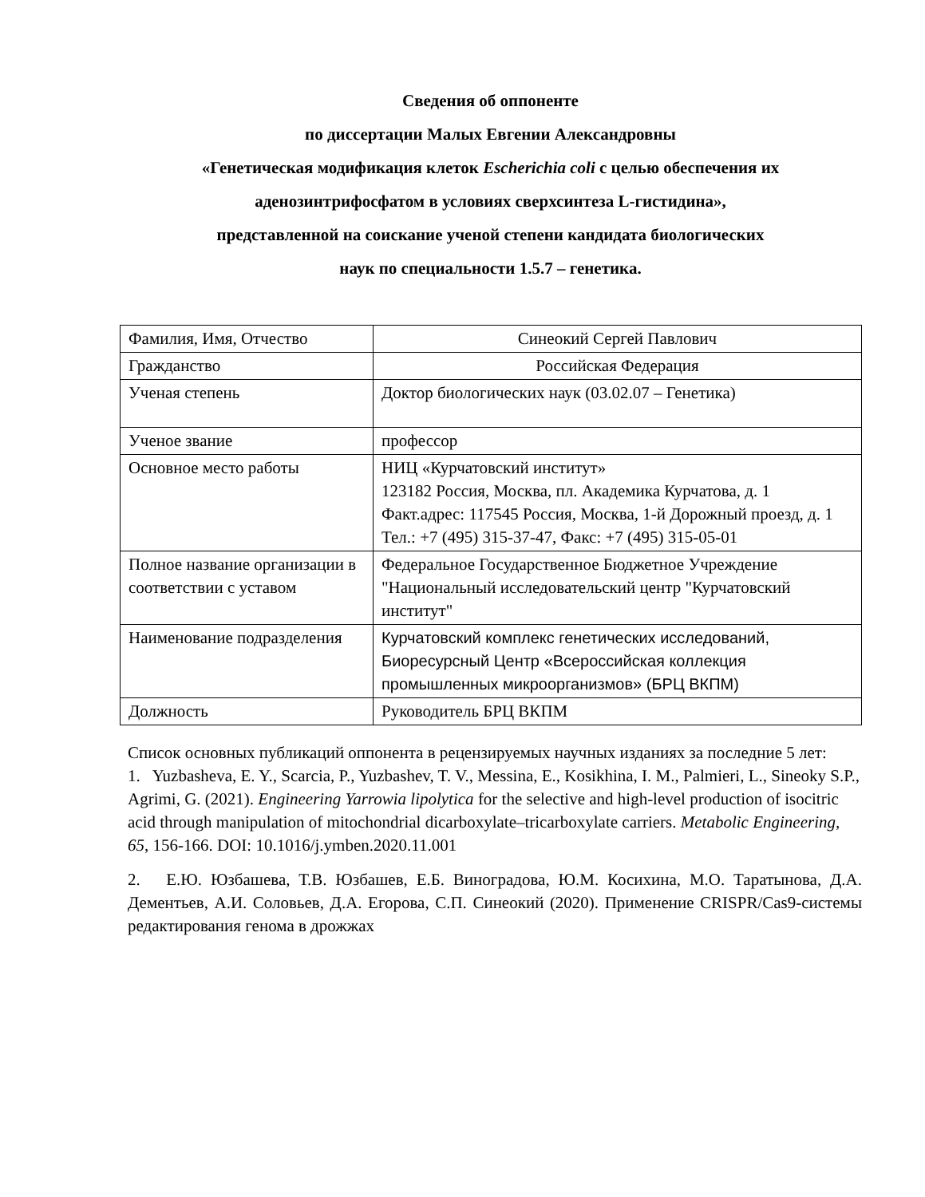Сведения об оппоненте
по диссертации Малых Евгении Александровны
«Генетическая модификация клеток Escherichia coli с целью обеспечения их аденозинтрифосфатом в условиях сверхсинтеза L-гистидина»,
представленной на соискание ученой степени кандидата биологических
наук по специальности 1.5.7 – генетика.
| Фамилия, Имя, Отчество | Синеокий Сергей Павлович |
| Гражданство | Российская Федерация |
| Ученая степень | Доктор биологических наук (03.02.07 – Генетика) |
| Ученое звание | профессор |
| Основное место работы | НИЦ «Курчатовский институт» 123182 Россия, Москва, пл. Академика Курчатова, д. 1 Факт.адрес: 117545 Россия, Москва, 1-й Дорожный проезд, д. 1 Тел.: +7 (495) 315-37-47, Факс: +7 (495) 315-05-01 |
| Полное название организации в соответствии с уставом | Федеральное Государственное Бюджетное Учреждение "Национальный исследовательский центр "Курчатовский институт" |
| Наименование подразделения | Курчатовский комплекс генетических исследований, Биоресурсный Центр «Всероссийская коллекция промышленных микроорганизмов» (БРЦ ВКПМ) |
| Должность | Руководитель БРЦ ВКПМ |
Список основных публикаций оппонента в рецензируемых научных изданиях за последние 5 лет:
1. Yuzbasheva, E. Y., Scarcia, P., Yuzbashev, T. V., Messina, E., Kosikhina, I. M., Palmieri, L., Sineoky S.P., Agrimi, G. (2021). Engineering Yarrowia lipolytica for the selective and high-level production of isocitric acid through manipulation of mitochondrial dicarboxylate–tricarboxylate carriers. Metabolic Engineering, 65, 156-166. DOI: 10.1016/j.ymben.2020.11.001
2. Е.Ю. Юзбашева, Т.В. Юзбашев, Е.Б. Виноградова, Ю.М. Косихина, М.О. Таратынова, Д.А. Дементьев, А.И. Соловьев, Д.А. Егорова, С.П. Синеокий (2020). Применение CRISPR/Cas9-системы редактирования генома в дрожжах